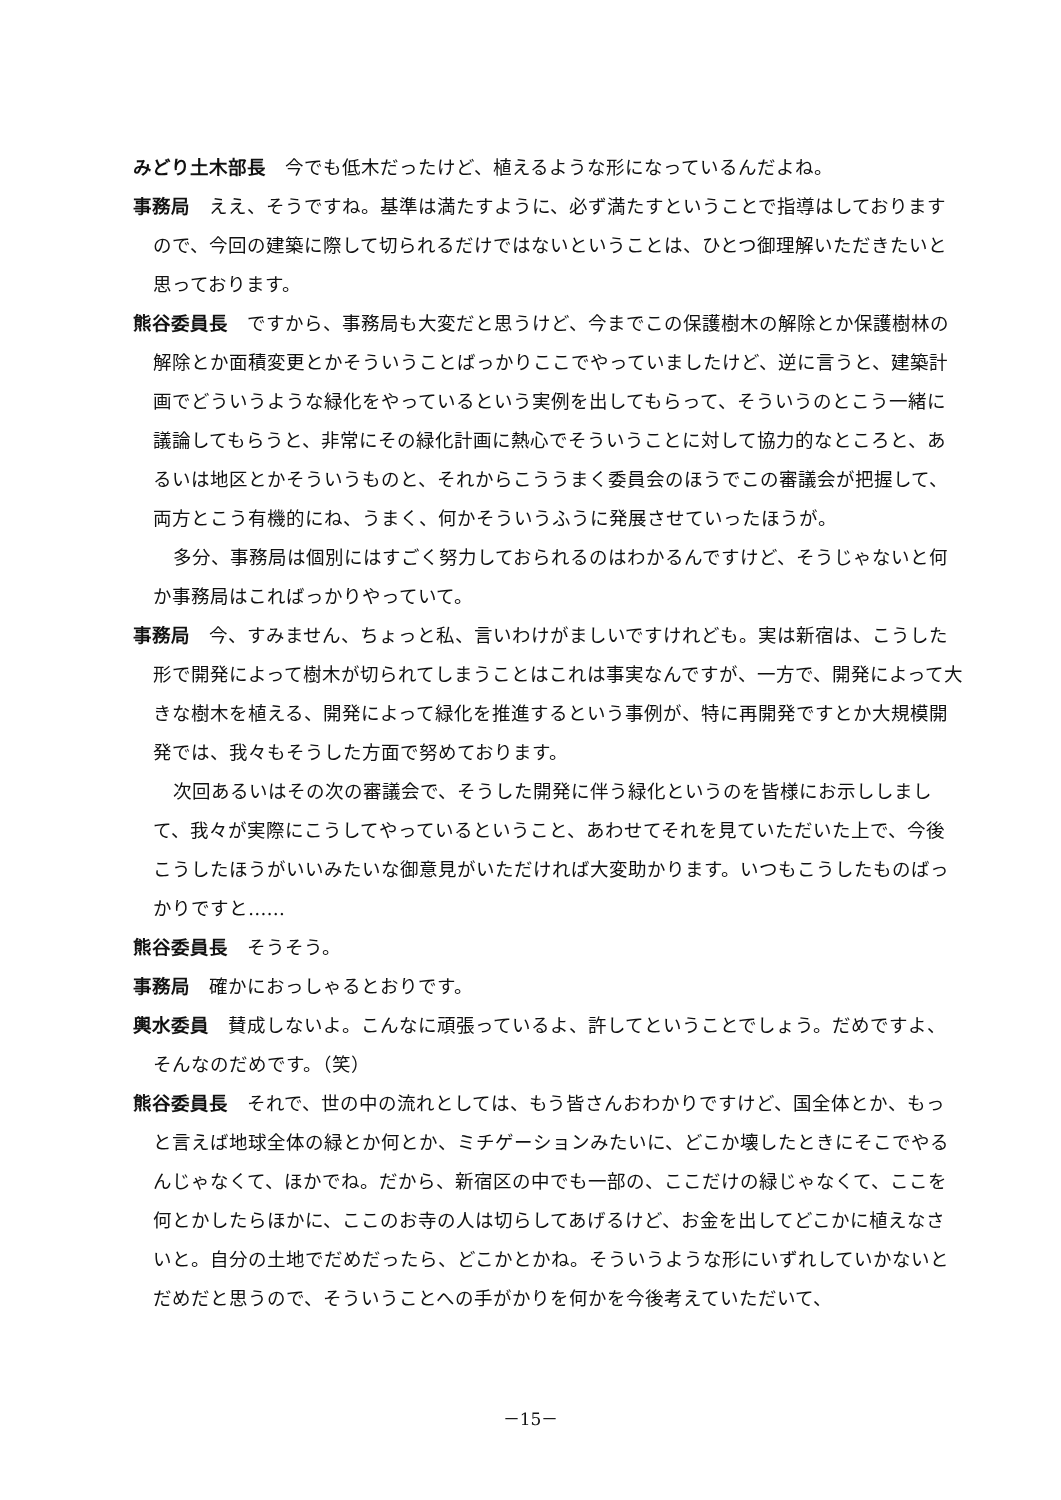みどり土木部長　今でも低木だったけど、植えるような形になっているんだよね。
事務局　ええ、そうですね。基準は満たすように、必ず満たすということで指導はしておりますので、今回の建築に際して切られるだけではないということは、ひとつ御理解いただきたいと思っております。
熊谷委員長　ですから、事務局も大変だと思うけど、今までこの保護樹木の解除とか保護樹林の解除とか面積変更とかそういうことばっかりここでやっていましたけど、逆に言うと、建築計画でどういうような緑化をやっているという実例を出してもらって、そういうのとこう一緒に議論してもらうと、非常にその緑化計画に熱心でそういうことに対して協力的なところと、あるいは地区とかそういうものと、それからこううまく委員会のほうでこの審議会が把握して、両方とこう有機的にね、うまく、何かそういうふうに発展させていったほうが。
多分、事務局は個別にはすごく努力しておられるのはわかるんですけど、そうじゃないと何か事務局はこればっかりやっていて。
事務局　今、すみません、ちょっと私、言いわけがましいですけれども。実は新宿は、こうした形で開発によって樹木が切られてしまうことはこれは事実なんですが、一方で、開発によって大きな樹木を植える、開発によって緑化を推進するという事例が、特に再開発ですとか大規模開発では、我々もそうした方面で努めております。
次回あるいはその次の審議会で、そうした開発に伴う緑化というのを皆様にお示ししまして、我々が実際にこうしてやっているということ、あわせてそれを見ていただいた上で、今後こうしたほうがいいみたいな御意見がいただければ大変助かります。いつもこうしたものばっかりですと……
熊谷委員長　そうそう。
事務局　確かにおっしゃるとおりです。
輿水委員　賛成しないよ。こんなに頑張っているよ、許してということでしょう。だめですよ、そんなのだめです。（笑）
熊谷委員長　それで、世の中の流れとしては、もう皆さんおわかりですけど、国全体とか、もっと言えば地球全体の緑とか何とか、ミチゲーションみたいに、どこか壊したときにそこでやるんじゃなくて、ほかでね。だから、新宿区の中でも一部の、ここだけの緑じゃなくて、ここを何とかしたらほかに、ここのお寺の人は切らしてあげるけど、お金を出してどこかに植えなさいと。自分の土地でだめだったら、どこかとかね。そういうような形にいずれしていかないとだめだと思うので、そういうことへの手がかりを何かを今後考えていただいて、
－15－